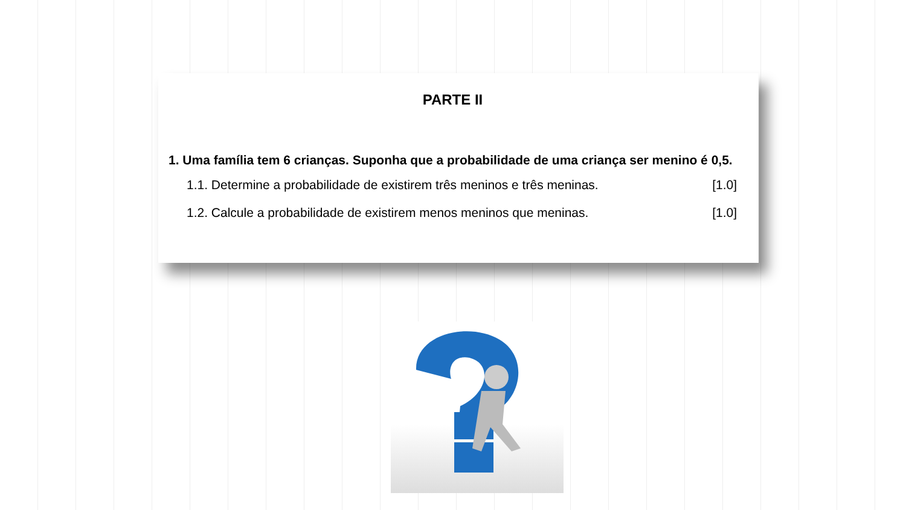PARTE II
1. Uma família tem 6 crianças. Suponha que a probabilidade de uma criança ser menino é 0,5.
1.1. Determine a probabilidade de existirem três meninos e três meninas. [1.0]
1.2. Calcule a probabilidade de existirem menos meninos que meninas. [1.0]